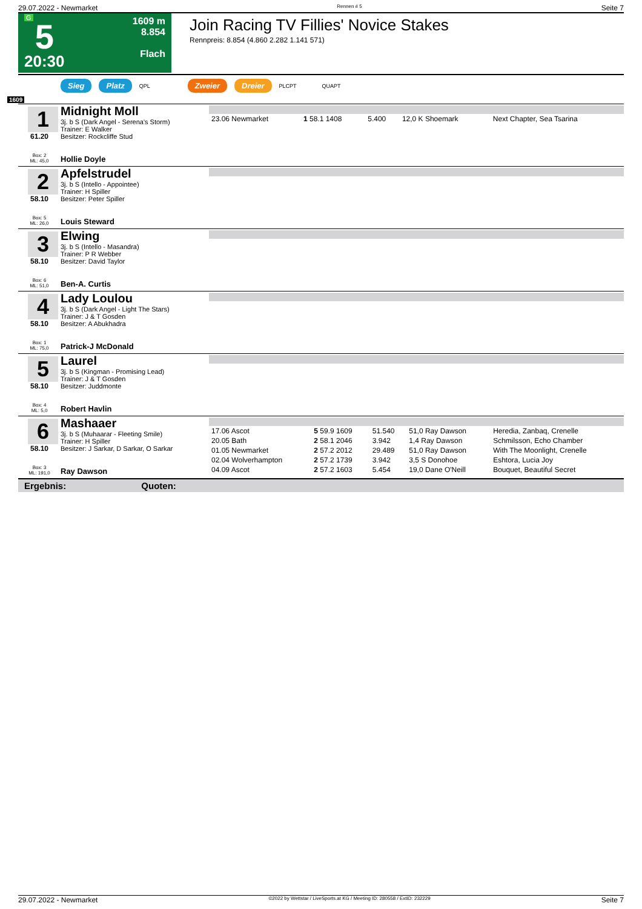29.07.2022 - Newmarket Rennen # 5 Seite 7
G
5
20:30
1609 m
8.854
Flach
Join Racing TV Fillies' Novice Stakes
Rennpreis: 8.854 (4.860 2.282 1.141 571)
Sieg Platz QPL Zweier Dreier PLCPT QUAPT
1609
1
61.20
Box: 2
ML: 45,0
Midnight Moll
3j. b S (Dark Angel - Serena's Storm)
Trainer: E Walker
Besitzer: Rockcliffe Stud
Hollie Doyle
| 23.06 Newmarket | 1 58.1 1408 | 5.400 | 12,0 K Shoemark | Next Chapter, Sea Tsarina |
2
58.10
Box: 5
ML: 26,0
Apfelstrudel
3j. b S (Intello - Appointee)
Trainer: H Spiller
Besitzer: Peter Spiller
Louis Steward
3
58.10
Box: 6
ML: 51,0
Elwing
3j. b S (Intello - Masandra)
Trainer: P R Webber
Besitzer: David Taylor
Ben-A. Curtis
4
58.10
Box: 1
ML: 75,0
Lady Loulou
3j. b S (Dark Angel - Light The Stars)
Trainer: J & T Gosden
Besitzer: A Abukhadra
Patrick-J McDonald
5
58.10
Box: 4
ML: 5,0
Laurel
3j. b S (Kingman - Promising Lead)
Trainer: J & T Gosden
Besitzer: Juddmonte
Robert Havlin
6
58.10
Box: 3
ML: 191,0
Mashaaer
3j. b S (Muhaarar - Fleeting Smile)
Trainer: H Spiller
Besitzer: J Sarkar, D Sarkar, O Sarkar
Ray Dawson
| 17.06 Ascot | 5 59.9 1609 | 51.540 | 51,0 Ray Dawson | Heredia, Zanbaq, Crenelle |
| 20.05 Bath | 2 58.1 2046 | 3.942 | 1,4 Ray Dawson | Schmilsson, Echo Chamber |
| 01.05 Newmarket | 2 57.2 2012 | 29.489 | 51,0 Ray Dawson | With The Moonlight, Crenelle |
| 02.04 Wolverhampton | 2 57.2 1739 | 3.942 | 3,5 S Donohoe | Eshtora, Lucia Joy |
| 04.09 Ascot | 2 57.2 1603 | 5.454 | 19,0 Dane O'Neill | Bouquet, Beautiful Secret |
Ergebnis: Quoten:
29.07.2022 - Newmarket ©2022 by Wettstar / LiveSports.at KG / Meeting ID: 280558 / ExtID: 232229 Seite 7